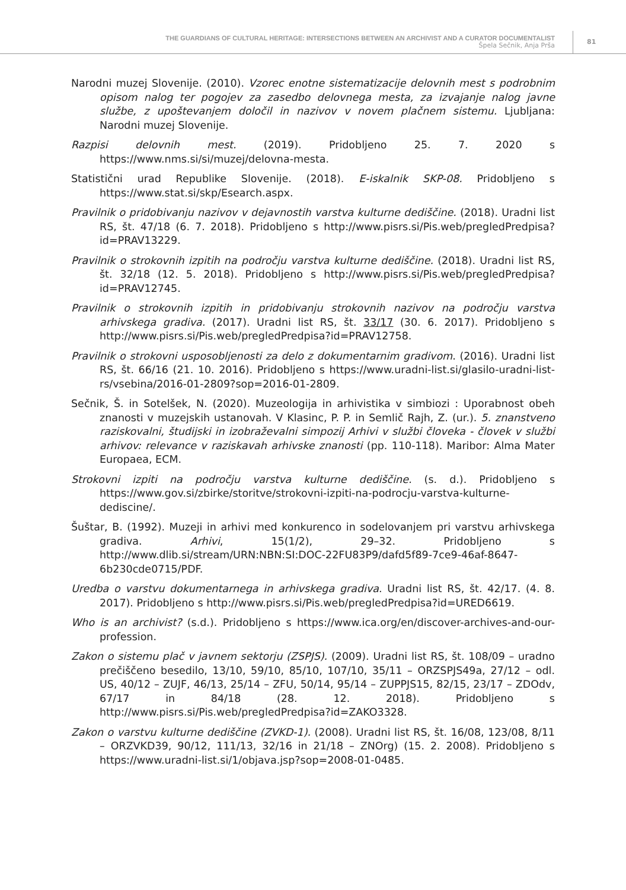THE GUARDIANS OF CULTURAL HERITAGE: INTERSECTIONS BETWEEN AN ARCHIVIST AND A CURATOR DOCUMENTALIST
Špela Sečnik, Anja Prša
81
Narodni muzej Slovenije. (2010). Vzorec enotne sistematizacije delovnih mest s podrobnim opisom nalog ter pogojev za zasedbo delovnega mesta, za izvajanje nalog javne službe, z upoštevanjem določil in nazivov v novem plačnem sistemu. Ljubljana: Narodni muzej Slovenije.
Razpisi delovnih mest. (2019). Pridobljeno 25. 7. 2020 s https://www.nms.si/si/muzej/delovna-mesta.
Statistični urad Republike Slovenije. (2018). E-iskalnik SKP-08. Pridobljeno s https://www.stat.si/skp/Esearch.aspx.
Pravilnik o pridobivanju nazivov v dejavnostih varstva kulturne dediščine. (2018). Uradni list RS, št. 47/18 (6. 7. 2018). Pridobljeno s http://www.pisrs.si/Pis.web/pregledPredpisa?id=PRAV13229.
Pravilnik o strokovnih izpitih na področju varstva kulturne dediščine. (2018). Uradni list RS, št. 32/18 (12. 5. 2018). Pridobljeno s http://www.pisrs.si/Pis.web/pregledPredpisa?id=PRAV12745.
Pravilnik o strokovnih izpitih in pridobivanju strokovnih nazivov na področju varstva arhivskega gradiva. (2017). Uradni list RS, št. 33/17 (30. 6. 2017). Pridobljeno s http://www.pisrs.si/Pis.web/pregledPredpisa?id=PRAV12758.
Pravilnik o strokovni usposobljenosti za delo z dokumentarnim gradivom. (2016). Uradni list RS, št. 66/16 (21. 10. 2016). Pridobljeno s https://www.uradni-list.si/glasilo-uradni-list-rs/vsebina/2016-01-2809?sop=2016-01-2809.
Sečnik, Š. in Sotelšek, N. (2020). Muzeologija in arhivistika v simbiozi : Uporabnost obeh znanosti v muzejskih ustanovah. V Klasinc, P. P. in Semlič Rajh, Z. (ur.). 5. znanstveno raziskovalni, študijski in izobraževalni simpozij Arhivi v službi človeka - človek v službi arhivov: relevance v raziskavah arhivske znanosti (pp. 110-118). Maribor: Alma Mater Europaea, ECM.
Strokovni izpiti na področju varstva kulturne dediščine. (s. d.). Pridobljeno s https://www.gov.si/zbirke/storitve/strokovni-izpiti-na-podrocju-varstva-kulturne-dediscine/.
Šuštar, B. (1992). Muzeji in arhivi med konkurenco in sodelovanjem pri varstvu arhivskega gradiva. Arhivi, 15(1/2), 29–32. Pridobljeno s http://www.dlib.si/stream/URN:NBN:SI:DOC-22FU83P9/dafd5f89-7ce9-46af-8647-6b230cde0715/PDF.
Uredba o varstvu dokumentarnega in arhivskega gradiva. Uradni list RS, št. 42/17. (4. 8. 2017). Pridobljeno s http://www.pisrs.si/Pis.web/pregledPredpisa?id=URED6619.
Who is an archivist? (s.d.). Pridobljeno s https://www.ica.org/en/discover-archives-and-our-profession.
Zakon o sistemu plač v javnem sektorju (ZSPJS). (2009). Uradni list RS, št. 108/09 – uradno prečiščeno besedilo, 13/10, 59/10, 85/10, 107/10, 35/11 – ORZSPJS49a, 27/12 – odl. US, 40/12 – ZUJF, 46/13, 25/14 – ZFU, 50/14, 95/14 – ZUPPJS15, 82/15, 23/17 – ZDOdv, 67/17 in 84/18 (28. 12. 2018). Pridobljeno s http://www.pisrs.si/Pis.web/pregledPredpisa?id=ZAKO3328.
Zakon o varstvu kulturne dediščine (ZVKD-1). (2008). Uradni list RS, št. 16/08, 123/08, 8/11 – ORZVKD39, 90/12, 111/13, 32/16 in 21/18 – ZNOrg) (15. 2. 2008). Pridobljeno s https://www.uradni-list.si/1/objava.jsp?sop=2008-01-0485.